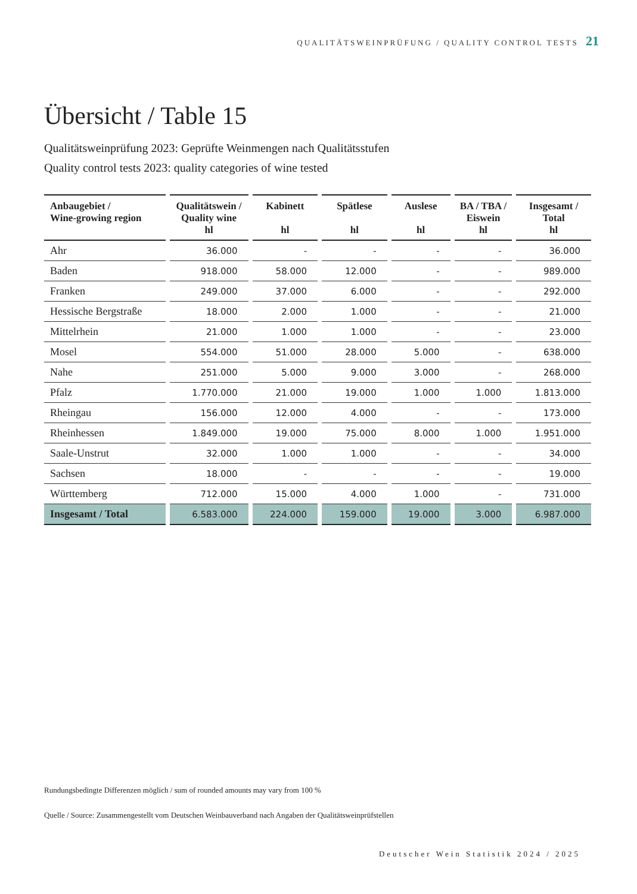QUALITÄTSWEINPRÜFUNG / QUALITY CONTROL TESTS 21
Übersicht / Table 15
Qualitätsweinprüfung 2023: Geprüfte Weinmengen nach Qualitätsstufen
Quality control tests 2023: quality categories of wine tested
| Anbaugebiet / Wine-growing region | Qualitätswein / Quality wine hl | Kabinett hl | Spätlese hl | Auslese hl | BA / TBA / Eiswein hl | Insgesamt / Total hl |
| --- | --- | --- | --- | --- | --- | --- |
| Ahr | 36.000 | - | - | - | - | 36.000 |
| Baden | 918.000 | 58.000 | 12.000 | - | - | 989.000 |
| Franken | 249.000 | 37.000 | 6.000 | - | - | 292.000 |
| Hessische Bergstraße | 18.000 | 2.000 | 1.000 | - | - | 21.000 |
| Mittelrhein | 21.000 | 1.000 | 1.000 | - | - | 23.000 |
| Mosel | 554.000 | 51.000 | 28.000 | 5.000 | - | 638.000 |
| Nahe | 251.000 | 5.000 | 9.000 | 3.000 | - | 268.000 |
| Pfalz | 1.770.000 | 21.000 | 19.000 | 1.000 | 1.000 | 1.813.000 |
| Rheingau | 156.000 | 12.000 | 4.000 | - | - | 173.000 |
| Rheinhessen | 1.849.000 | 19.000 | 75.000 | 8.000 | 1.000 | 1.951.000 |
| Saale-Unstrut | 32.000 | 1.000 | 1.000 | - | - | 34.000 |
| Sachsen | 18.000 | - | - | - | - | 19.000 |
| Württemberg | 712.000 | 15.000 | 4.000 | 1.000 | - | 731.000 |
| Insgesamt / Total | 6.583.000 | 224.000 | 159.000 | 19.000 | 3.000 | 6.987.000 |
Rundungsbedingte Differenzen möglich / sum of rounded amounts may vary from 100 %
Quelle / Source: Zusammengestellt vom Deutschen Weinbauverband nach Angaben der Qualitätsweinprüfstellen
Deutscher Wein Statistik 2024 / 2025